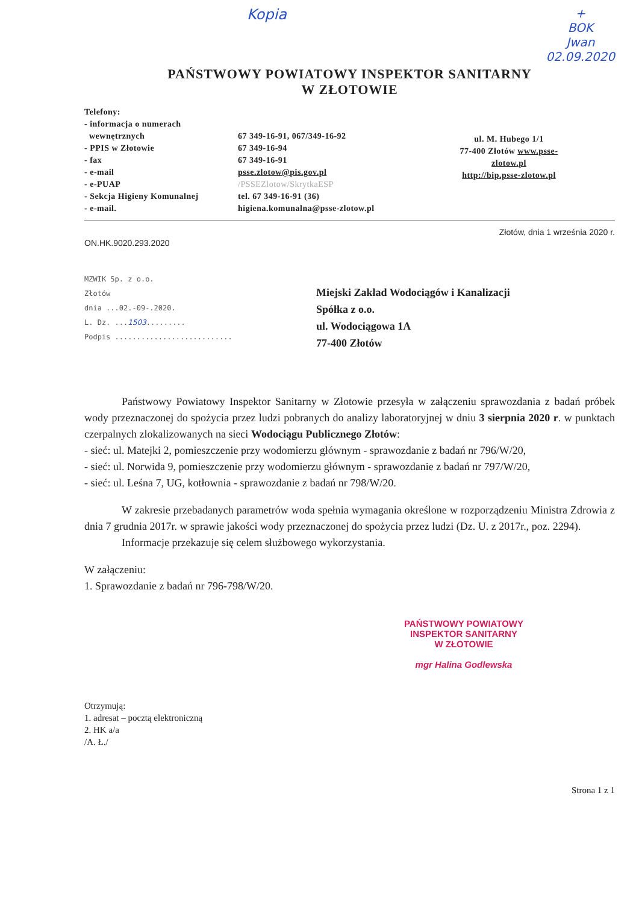Kopia +
BOK
Jwan
02.09.2020
PAŃSTWOWY POWIATOWY INSPEKTOR SANITARNY
W ZŁOTOWIE
Telefony:
- informacja o numerach
wewnętrznych
- PPIS w Złotowie
- fax
- e-mail
- e-PUAP
- Sekcja Higieny Komunalnej
- e-mail.
67 349-16-91, 067/349-16-92
67 349-16-94
67 349-16-91
psse.zlotow@pis.gov.pl
/PSSEZlotow/SkrytkaESP
tel. 67 349-16-91 (36)
higiena.komunalna@psse-zlotow.pl
ul. M. Hubego 1/1
77-400 Złotów www.psse-zlotow.pl
http://bip.psse-zlotow.pl
ON.HK.9020.293.2020 Złotów, dnia 1 września 2020 r.
MZWIK Sp. z o.o.
Złotów
dnia ...02.-09-.2020.
L. Dz. ...1503.........
Podpis ...........................
Miejski Zakład Wodociągów i Kanalizacji
Spółka z o.o.
ul. Wodociągowa 1A
77-400 Złotów
Państwowy Powiatowy Inspektor Sanitarny w Złotowie przesyła w załączeniu sprawozdania z badań próbek wody przeznaczonej do spożycia przez ludzi pobranych do analizy laboratoryjnej w dniu 3 sierpnia 2020 r. w punktach czerpalnych zlokalizowanych na sieci Wodociągu Publicznego Złotów:
- sieć: ul. Matejki 2, pomieszczenie przy wodomierzu głównym - sprawozdanie z badań nr 796/W/20,
- sieć: ul. Norwida 9, pomieszczenie przy wodomierzu głównym - sprawozdanie z badań nr 797/W/20,
- sieć: ul. Leśna 7, UG, kotłownia - sprawozdanie z badań nr 798/W/20.
W zakresie przebadanych parametrów woda spełnia wymagania określone w rozporządzeniu Ministra Zdrowia z dnia 7 grudnia 2017r. w sprawie jakości wody przeznaczonej do spożycia przez ludzi (Dz. U. z 2017r., poz. 2294).
Informacje przekazuje się celem służbowego wykorzystania.
W załączeniu:
1. Sprawozdanie z badań nr 796-798/W/20.
PAŃSTWOWY POWIATOWY
INSPEKTOR SANITARNY
W ZŁOTOWIE
mgr Halina Godlewska
Otrzymują:
1. adresat – pocztą elektroniczną
2. HK a/a
/A. Ł./
Strona 1 z 1